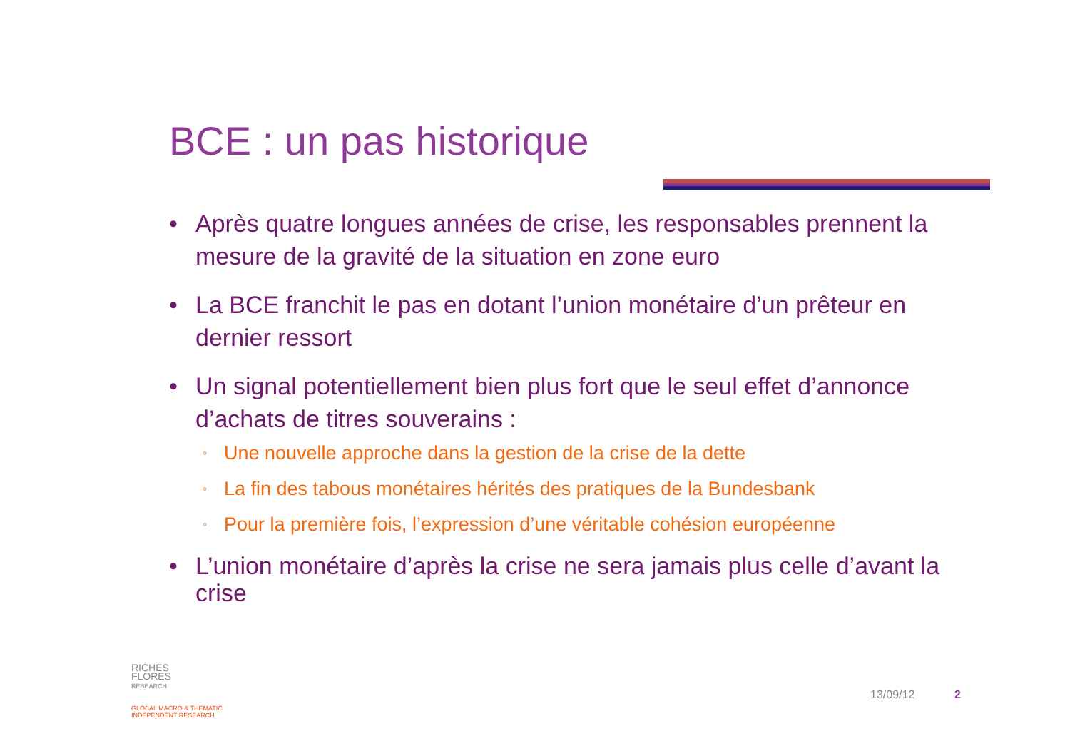BCE : un pas historique
• Après quatre longues années de crise, les responsables prennent la mesure de la gravité de la situation en zone euro
• La BCE franchit le pas en dotant l’union monétaire d’un prêteur en dernier ressort
• Un signal potentiellement bien plus fort que le seul effet d’annonce d’achats de titres souverains :
◦ Une nouvelle approche dans la gestion de la crise de la dette
◦ La fin des tabous monétaires hérités des pratiques de la Bundesbank
◦ Pour la première fois, l’expression d’une véritable cohésion européenne
• L’union monétaire d’après la crise ne sera jamais plus celle d’avant la crise
RICHES
FLORES
RESEARCH
GLOBAL MACRO & THEMATIC
INDEPENDENT RESEARCH
13/09/12 2